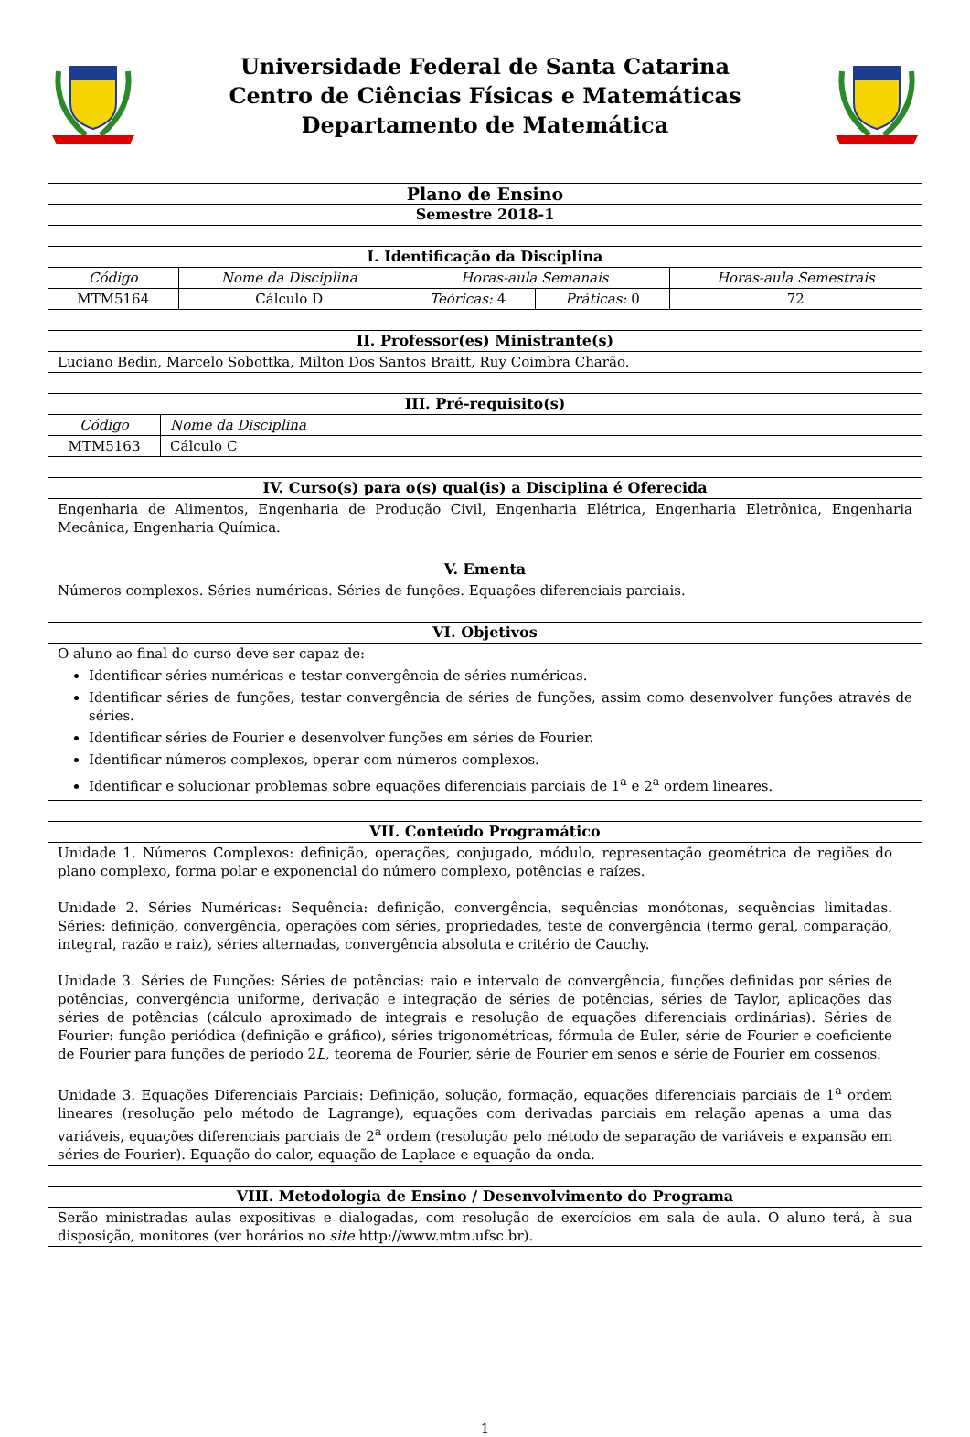Universidade Federal de Santa Catarina
Centro de Ciências Físicas e Matemáticas
Departamento de Matemática
| Plano de Ensino |
| --- |
| Semestre 2018-1 |
| I. Identificação da Disciplina | | | | |
| --- | --- | --- | --- | --- |
| Código | Nome da Disciplina | Horas-aula Semanais | | Horas-aula Semestrais |
| MTM5164 | Cálculo D | Teóricas: 4 | Práticas: 0 | 72 |
| II. Professor(es) Ministrante(s) |
| --- |
| Luciano Bedin, Marcelo Sobottka, Milton Dos Santos Braitt, Ruy Coimbra Charão. |
| III. Pré-requisito(s) | |
| --- | --- |
| Código | Nome da Disciplina |
| MTM5163 | Cálculo C |
| IV. Curso(s) para o(s) qual(is) a Disciplina é Oferecida |
| --- |
| Engenharia de Alimentos, Engenharia de Produção Civil, Engenharia Elétrica, Engenharia Eletrônica, Engenharia Mecânica, Engenharia Química. |
| V. Ementa |
| --- |
| Números complexos. Séries numéricas. Séries de funções. Equações diferenciais parciais. |
| VI. Objetivos |
| --- |
| O aluno ao final do curso deve ser capaz de: Identificar séries numéricas e testar convergência de séries numéricas. Identificar séries de funções, testar convergência de séries de funções, assim como desenvolver funções através de séries. Identificar séries de Fourier e desenvolver funções em séries de Fourier. Identificar números complexos, operar com números complexos. Identificar e solucionar problemas sobre equações diferenciais parciais de 1<sup>a</sup> e 2<sup>a</sup> ordem lineares. |
| VII. Conteúdo Programático |
| --- |
| Unidade 1. Números Complexos: definição, operações, conjugado, módulo, representação geométrica de regiões do plano complexo, forma polar e exponencial do número complexo, potências e raízes. Unidade 2. Séries Numéricas: Sequência: definição, convergência, sequências monótonas, sequências limitadas. Séries: definição, convergência, operações com séries, propriedades, teste de convergência (termo geral, comparação, integral, razão e raiz), séries alternadas, convergência absoluta e critério de Cauchy. Unidade 3. Séries de Funções: Séries de potências: raio e intervalo de convergência, funções definidas por séries de potências, convergência uniforme, derivação e integração de séries de potências, séries de Taylor, aplicações das séries de potências (cálculo aproximado de integrais e resolução de equações diferenciais ordinárias). Séries de Fourier: função periódica (definição e gráfico), séries trigonométricas, fórmula de Euler, série de Fourier e coeficiente de Fourier para funções de período 2 L , teorema de Fourier, série de Fourier em senos e série de Fourier em cossenos. Unidade 3. Equações Diferenciais Parciais: Definição, solução, formação, equações diferenciais parciais de 1<sup>a</sup> ordem lineares (resolução pelo método de Lagrange), equações com derivadas parciais em relação apenas a uma das variáveis, equações diferenciais parciais de 2<sup>a</sup> ordem (resolução pelo método de separação de variáveis e expansão em séries de Fourier). Equação do calor, equação de Laplace e equação da onda. |
| VIII. Metodologia de Ensino / Desenvolvimento do Programa |
| --- |
| Serão ministradas aulas expositivas e dialogadas, com resolução de exercícios em sala de aula. O aluno terá, à sua disposição, monitores (ver horários no site http://www.mtm.ufsc.br). |
1